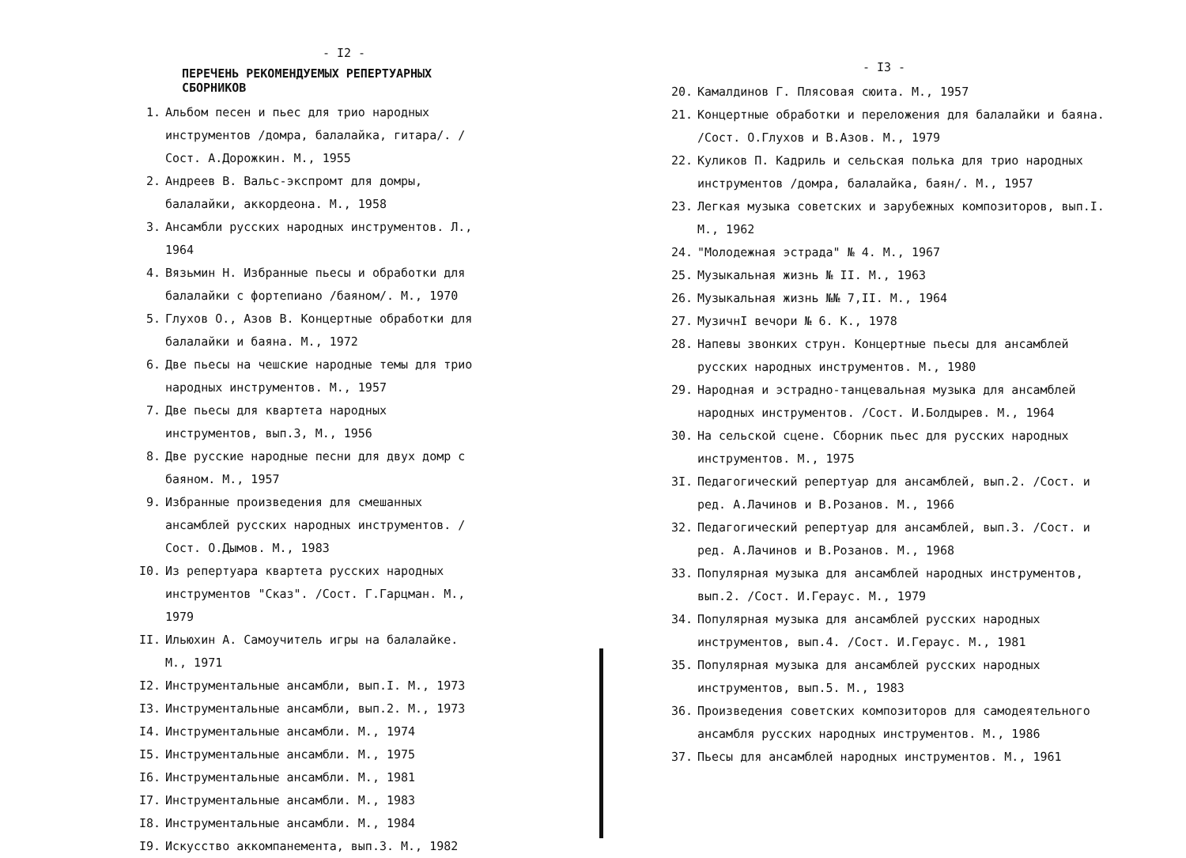- I2 -
ПЕРЕЧЕНЬ РЕКОМЕНДУЕМЫХ РЕПЕРТУАРНЫХ СБОРНИКОВ
1. Альбом песен и пьес для трио народных инструментов /домра, балалайка, гитара/. /Сост. А.Дорожкин. М., 1955
2. Андреев В. Вальс-экспромт для домры, балалайки, аккордеона. М., 1958
3. Ансамбли русских народных инструментов. Л., 1964
4. Вязьмин Н. Избранные пьесы и обработки для балалайки с фортепиано /баяном/. М., 1970
5. Глухов О., Азов В. Концертные обработки для балалайки и баяна. М., 1972
6. Две пьесы на чешские народные темы для трио народных инструментов. М., 1957
7. Две пьесы для квартета народных инструментов, вып.3, М., 1956
8. Две русские народные песни для двух домр с баяном. М., 1957
9. Избранные произведения для смешанных ансамблей русских народных инструментов. /Сост. О.Дымов. М., 1983
I0. Из репертуара квартета русских народных инструментов "Сказ". /Сост. Г.Гарцман. М., 1979
II. Ильюхин А. Самоучитель игры на балалайке. М., 1971
I2. Инструментальные ансамбли, вып.I. М., 1973
I3. Инструментальные ансамбли, вып.2. М., 1973
I4. Инструментальные ансамбли. М., 1974
I5. Инструментальные ансамбли. М., 1975
I6. Инструментальные ансамбли. М., 1981
I7. Инструментальные ансамбли. М., 1983
I8. Инструментальные ансамбли. М., 1984
I9. Искусство аккомпанемента, вып.3. М., 1982
- I3 -
20. Камалдинов Г. Плясовая сюита. М., 1957
21. Концертные обработки и переложения для балалайки и баяна. /Сост. О.Глухов и В.Азов. М., 1979
22. Куликов П. Кадриль и сельская полька для трио народных инструментов /домра, балалайка, баян/. М., 1957
23. Легкая музыка советских и зарубежных композиторов, вып.I. М., 1962
24. "Молодежная эстрада" № 4. М., 1967
25. Музыкальная жизнь № II. М., 1963
26. Музыкальная жизнь №№ 7,II. М., 1964
27. МузичнI вечори № 6. К., 1978
28. Напевы звонких струн. Концертные пьесы для ансамблей русских народных инструментов. М., 1980
29. Народная и эстрадно-танцевальная музыка для ансамблей народных инструментов. /Сост. И.Болдырев. М., 1964
30. На сельской сцене. Сборник пьес для русских народных инструментов. М., 1975
3I. Педагогический репертуар для ансамблей, вып.2. /Сост. и ред. А.Лачинов и В.Розанов. М., 1966
32. Педагогический репертуар для ансамблей, вып.3. /Сост. и ред. А.Лачинов и В.Розанов. М., 1968
33. Популярная музыка для ансамблей народных инструментов, вып.2. /Сост. И.Гераус. М., 1979
34. Популярная музыка для ансамблей русских народных инструментов, вып.4. /Сост. И.Гераус. М., 1981
35. Популярная музыка для ансамблей русских народных инструментов, вып.5. М., 1983
36. Произведения советских композиторов для самодеятельного ансамбля русских народных инструментов. М., 1986
37. Пьесы для ансамблей народных инструментов. М., 1961